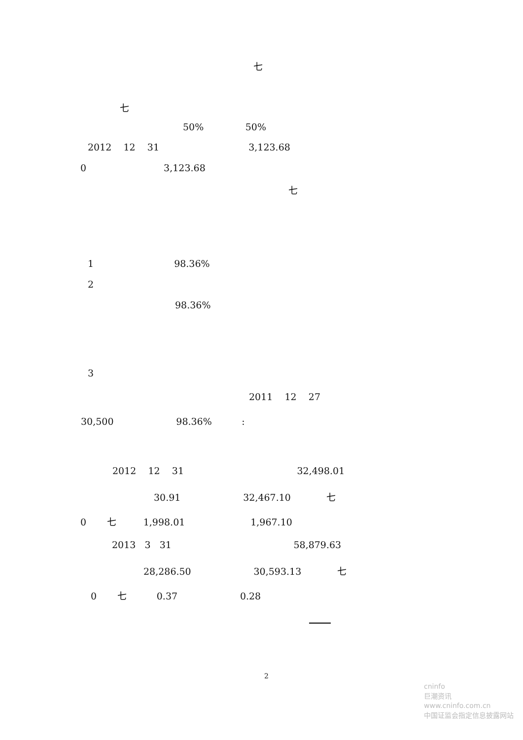七
七
50% 50%
2012 12 31 3,123.68
0 3,123.68
七
1 98.36%
2
98.36%
3
2011 12 27
30,500 98.36% :
2012 12 31 32,498.01
30.91 32,467.10 七
0 七 1,998.01 1,967.10
2013 3 31 58,879.63
28,286.50 30,593.13 七
0 七 0.37 0.28
2
cninfo
巨潮资讯
www.cninfo.com.cn
中国证监会指定信息披露网站